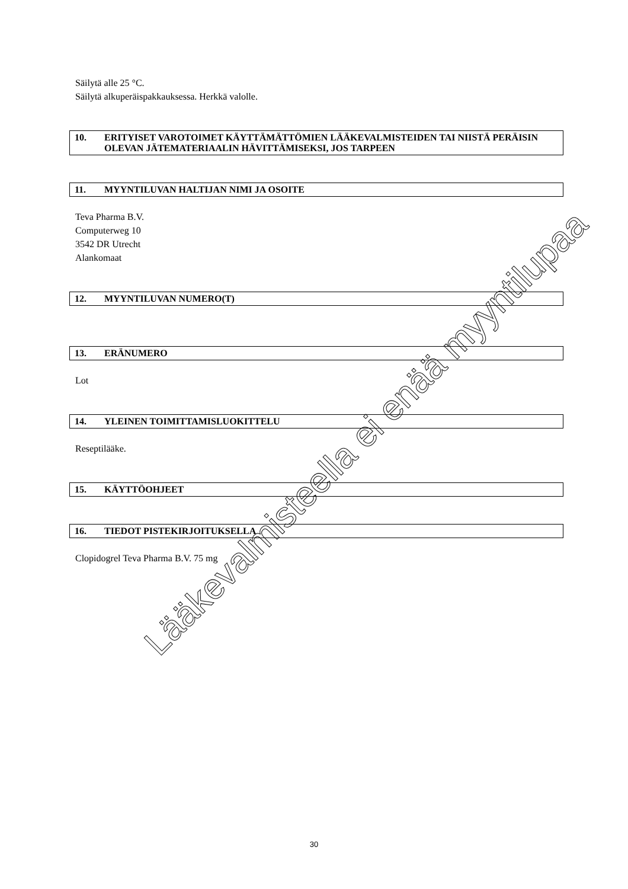Säilytä alle 25 °C.
Säilytä alkuperäispakkauksessa. Herkkä valolle.
10. ERITYISET VAROTOIMET KÄYTTÄMÄTTÖMIEN LÄÄKEVALMISTEIDEN TAI NIISTÄ PERÄISIN OLEVAN JÄTEMATERIAALIN HÄVITTÄMISEKSI, JOS TARPEEN
11. MYYNTILUVAN HALTIJAN NIMI JA OSOITE
Teva Pharma B.V.
Computerweg 10
3542 DR Utrecht
Alankomaat
12. MYYNTILUVAN NUMERO(T)
13. ERÄNUMERO
Lot
14. YLEINEN TOIMITTAMISLUOKITTELU
Reseptilääke.
15. KÄYTTÖOHJEET
16. TIEDOT PISTEKIRJOITUKSELLA
Clopidogrel Teva Pharma B.V. 75 mg
Lääkevalmisteella ei enää myyntilupaa
30